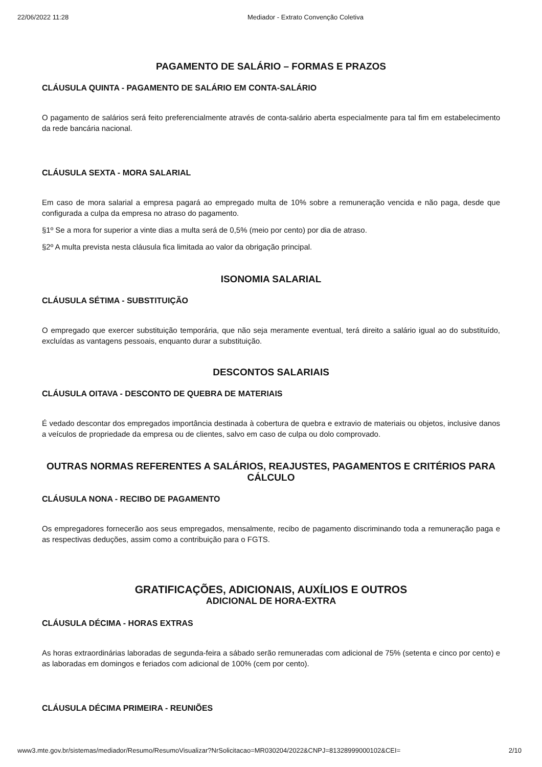22/06/2022 11:28 Mediador - Extrato Convenção Coletiva
PAGAMENTO DE SALÁRIO – FORMAS E PRAZOS
CLÁUSULA QUINTA - PAGAMENTO DE SALÁRIO EM CONTA-SALÁRIO
O pagamento de salários será feito preferencialmente através de conta-salário aberta especialmente para tal fim em estabelecimento da rede bancária nacional.
CLÁUSULA SEXTA - MORA SALARIAL
Em caso de mora salarial a empresa pagará ao empregado multa de 10% sobre a remuneração vencida e não paga, desde que configurada a culpa da empresa no atraso do pagamento.
§1º Se a mora for superior a vinte dias a multa será de 0,5% (meio por cento) por dia de atraso.
§2º A multa prevista nesta cláusula fica limitada ao valor da obrigação principal.
ISONOMIA SALARIAL
CLÁUSULA SÉTIMA - SUBSTITUIÇÃO
O empregado que exercer substituição temporária, que não seja meramente eventual, terá direito a salário igual ao do substituído, excluídas as vantagens pessoais, enquanto durar a substituição.
DESCONTOS SALARIAIS
CLÁUSULA OITAVA - DESCONTO DE QUEBRA DE MATERIAIS
É vedado descontar dos empregados importância destinada à cobertura de quebra e extravio de materiais ou objetos, inclusive danos a veículos de propriedade da empresa ou de clientes, salvo em caso de culpa ou dolo comprovado.
OUTRAS NORMAS REFERENTES A SALÁRIOS, REAJUSTES, PAGAMENTOS E CRITÉRIOS PARA CÁLCULO
CLÁUSULA NONA - RECIBO DE PAGAMENTO
Os empregadores fornecerão aos seus empregados, mensalmente, recibo de pagamento discriminando toda a remuneração paga e as respectivas deduções, assim como a contribuição para o FGTS.
GRATIFICAÇÕES, ADICIONAIS, AUXÍLIOS E OUTROS
ADICIONAL DE HORA-EXTRA
CLÁUSULA DÉCIMA - HORAS EXTRAS
As horas extraordinárias laboradas de segunda-feira a sábado serão remuneradas com adicional de 75% (setenta e cinco por cento) e as laboradas em domingos e feriados com adicional de 100% (cem por cento).
CLÁUSULA DÉCIMA PRIMEIRA - REUNIÕES
www3.mte.gov.br/sistemas/mediador/Resumo/ResumoVisualizar?NrSolicitacao=MR030204/2022&CNPJ=81328999000102&CEI= 2/10